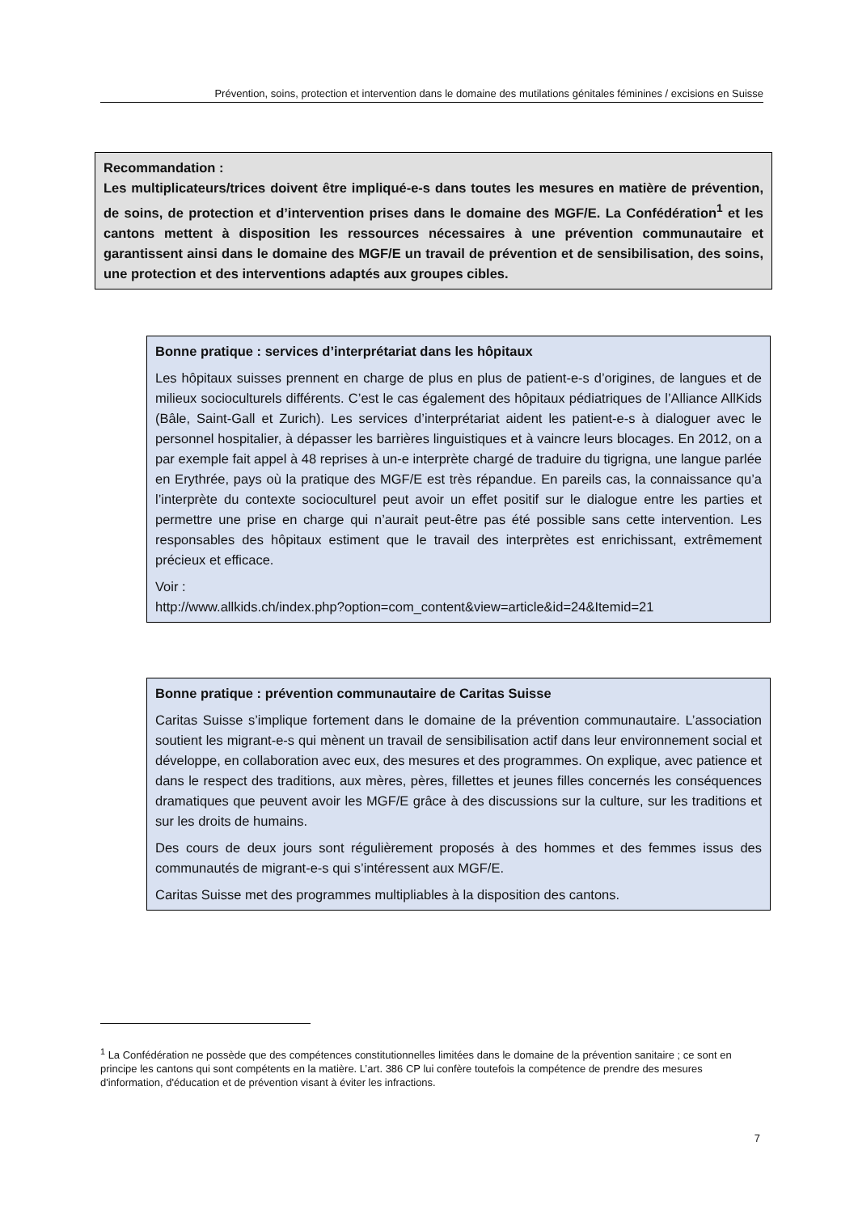Prévention, soins, protection et intervention dans le domaine des mutilations génitales féminines / excisions en Suisse
Recommandation :
Les multiplicateurs/trices doivent être impliqué-e-s dans toutes les mesures en matière de prévention, de soins, de protection et d’intervention prises dans le domaine des MGF/E. La Confédération<sup>1</sup> et les cantons mettent à disposition les ressources nécessaires à une prévention communautaire et garantissent ainsi dans le domaine des MGF/E un travail de prévention et de sensibilisation, des soins, une protection et des interventions adaptés aux groupes cibles.
Bonne pratique : services d’interprétariat dans les hôpitaux
Les hôpitaux suisses prennent en charge de plus en plus de patient-e-s d’origines, de langues et de milieux socioculturels différents. C’est le cas également des hôpitaux pédiatriques de l’Alliance AllKids (Bâle, Saint-Gall et Zurich). Les services d’interprétariat aident les patient-e-s à dialoguer avec le personnel hospitalier, à dépasser les barrières linguistiques et à vaincre leurs blocages. En 2012, on a par exemple fait appel à 48 reprises à un-e interprète chargé de traduire du tigrigna, une langue parlée en Erythrée, pays où la pratique des MGF/E est très répandue. En pareils cas, la connaissance qu’a l’interprète du contexte socioculturel peut avoir un effet positif sur le dialogue entre les parties et permettre une prise en charge qui n’aurait peut-être pas été possible sans cette intervention. Les responsables des hôpitaux estiment que le travail des interprètes est enrichissant, extrêmement précieux et efficace.
Voir :
http://www.allkids.ch/index.php?option=com_content&view=article&id=24&Itemid=21
Bonne pratique : prévention communautaire de Caritas Suisse
Caritas Suisse s’implique fortement dans le domaine de la prévention communautaire. L’association soutient les migrant-e-s qui mènent un travail de sensibilisation actif dans leur environnement social et développe, en collaboration avec eux, des mesures et des programmes. On explique, avec patience et dans le respect des traditions, aux mères, pères, fillettes et jeunes filles concernés les conséquences dramatiques que peuvent avoir les MGF/E grâce à des discussions sur la culture, sur les traditions et sur les droits de humains.
Des cours de deux jours sont régulièrement proposés à des hommes et des femmes issus des communautés de migrant-e-s qui s’intéressent aux MGF/E.
Caritas Suisse met des programmes multipliables à la disposition des cantons.
<sup>1</sup> La Confédération ne possède que des compétences constitutionnelles limitées dans le domaine de la prévention sanitaire ; ce sont en principe les cantons qui sont compétents en la matière. L’art. 386 CP lui confère toutefois la compétence de prendre des mesures d'information, d'éducation et de prévention visant à éviter les infractions.
7